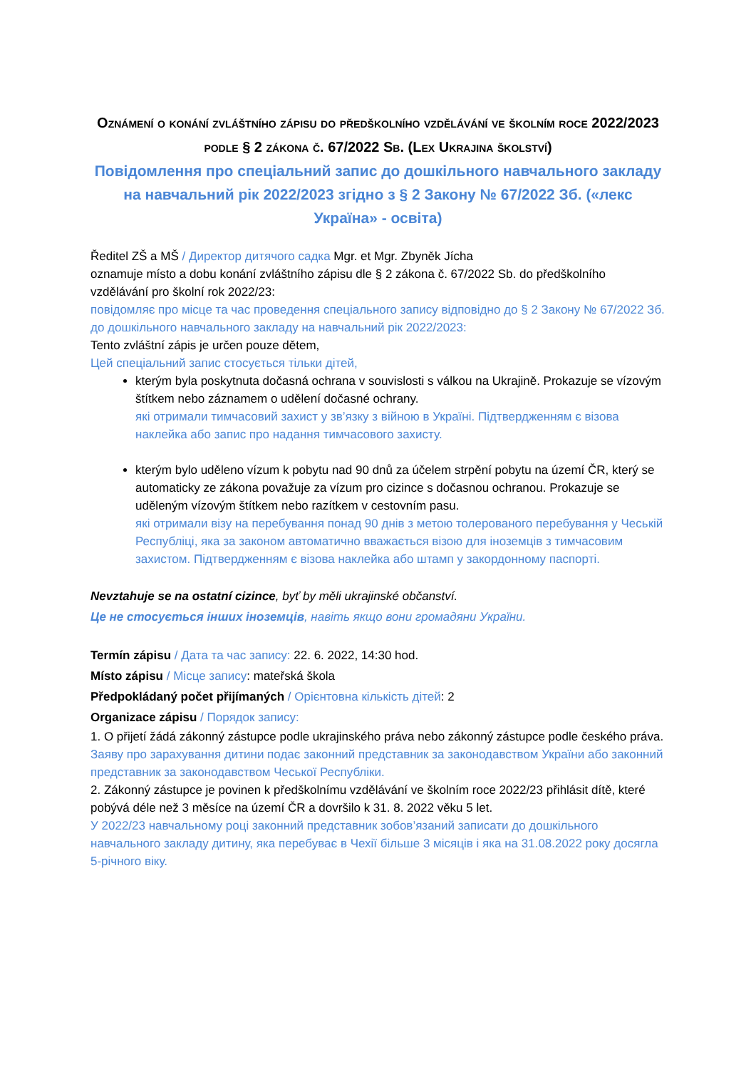Oznámení o konání zvláštního zápisu do předškolního vzdělávání ve školním roce 2022/2023 podle § 2 zákona č. 67/2022 Sb. (Lex Ukrajina školství)
Повідомлення про спеціальний запис до дошкільного навчального закладу на навчальний рік 2022/2023 згідно з § 2 Закону № 67/2022 Зб. («лекс Україна» - освіта)
Ředitel ZŠ a MŠ / Директор дитячого садка Mgr. et Mgr. Zbyněk Jícha
oznamuje místo a dobu konání zvláštního zápisu dle § 2 zákona č. 67/2022 Sb. do předškolního vzdělávání pro školní rok 2022/23:
повідомляє про місце та час проведення спеціального запису відповідно до § 2 Закону № 67/2022 Зб. до дошкільного навчального закладу на навчальний рік 2022/2023:
Tento zvláštní zápis je určen pouze dětem,
Цей спеціальний запис стосується тільки дітей,
kterým byla poskytnuta dočasná ochrana v souvislosti s válkou na Ukrajině. Prokazuje se vízovým štítkem nebo záznamem o udělení dočasné ochrany.
які отримали тимчасовий захист у зв’язку з війною в Україні. Підтвердженням є візова наклейка або запис про надання тимчасового захисту.
kterým bylo uděleno vízum k pobytu nad 90 dnů za účelem strpění pobytu na území ČR, který se automaticky ze zákona považuje za vízum pro cizince s dočasnou ochranou. Prokazuje se uděleným vízovým štítkem nebo razítkem v cestovním pasu.
які отримали візу на перебування понад 90 днів з метою толерованого перебування у Чеській Республіці, яка за законом автоматично вважається візою для іноземців з тимчасовим захистом. Підтвердженням є візова наклейка або штамп у закордонному паспорті.
Nevztahuje se na ostatní cizince, byť by měli ukrajinské občanství.
Це не стосується інших іноземців, навіть якщо вони громадяни України.
Termín zápisu / Дата та час запису: 22. 6. 2022, 14:30 hod.
Místo zápisu / Місце запису: mateřská škola
Předpokládaný počet přijímaných / Орієнтовна кількість дітей: 2
Organizace zápisu / Порядок запису:
1. O přijetí žádá zákonný zástupce podle ukrajinského práva nebo zákonný zástupce podle českého práva.
Заяву про зарахування дитини подає законний представник за законодавством України або законний представник за законодавством Чеської Республіки.
2. Zákonný zástupce je povinen k předškolnímu vzdělávání ve školním roce 2022/23 přihlásit dítě, které pobývá déle než 3 měsíce na území ČR a dovršilo k 31. 8. 2022 věku 5 let.
У 2022/23 навчальному році законний представник зобов’язаний записати до дошкільного навчального закладу дитину, яка перебуває в Чехії більше 3 місяців і яка на 31.08.2022 року досягла 5-річного віку.